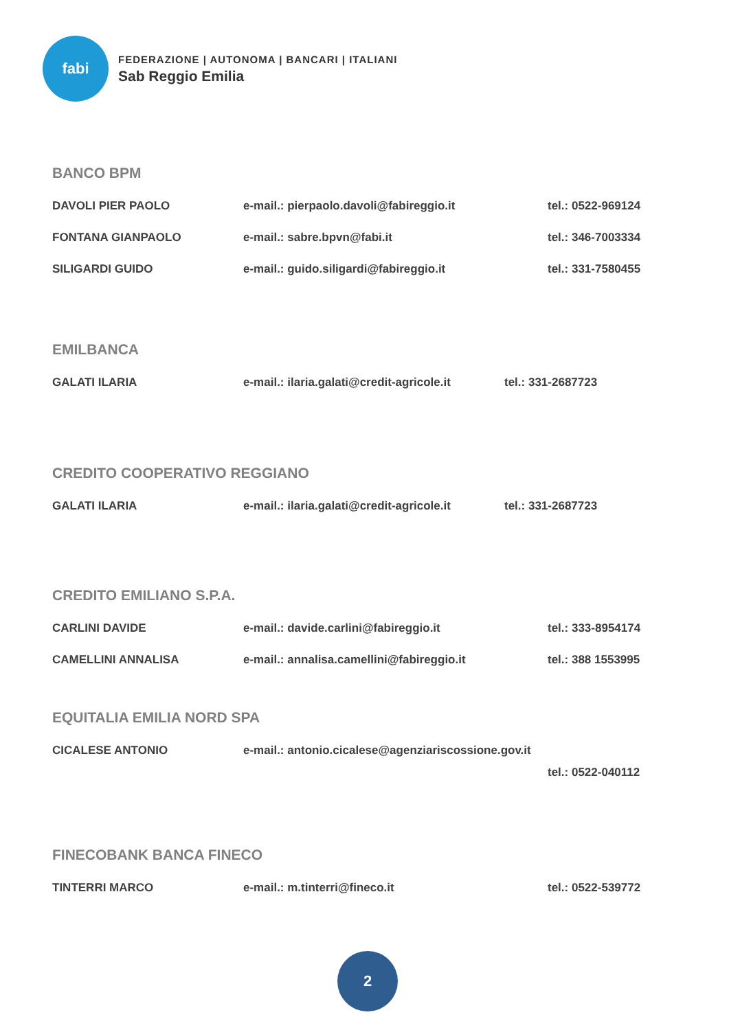fabi
FEDERAZIONE | AUTONOMA | BANCARI | ITALIANI
Sab Reggio Emilia
BANCO BPM
DAVOLI PIER PAOLO e-mail.: pierpaolo.davoli@fabireggio.it tel.: 0522-969124
FONTANA GIANPAOLO e-mail.: sabre.bpvn@fabi.it tel.: 346-7003334
SILIGARDI GUIDO e-mail.: guido.siligardi@fabireggio.it tel.: 331-7580455
EMILBANCA
GALATI ILARIA e-mail.: ilaria.galati@credit-agricole.it
tel.: 331-2687723
CREDITO COOPERATIVO REGGIANO
GALATI ILARIA e-mail.: ilaria.galati@credit-agricole.it
tel.: 331-2687723
CREDITO EMILIANO S.P.A.
CARLINI DAVIDE e-mail.: davide.carlini@fabireggio.it tel.: 333-8954174
CAMELLINI ANNALISA e-mail.: annalisa.camellini@fabireggio.it tel.: 388 1553995
EQUITALIA EMILIA NORD SPA
CICALESE ANTONIO e-mail.: antonio.cicalese@agenziariscossione.gov.it
tel.: 0522-040112
FINECOBANK BANCA FINECO
TINTERRI MARCO e-mail.: m.tinterri@fineco.it tel.: 0522-539772
2